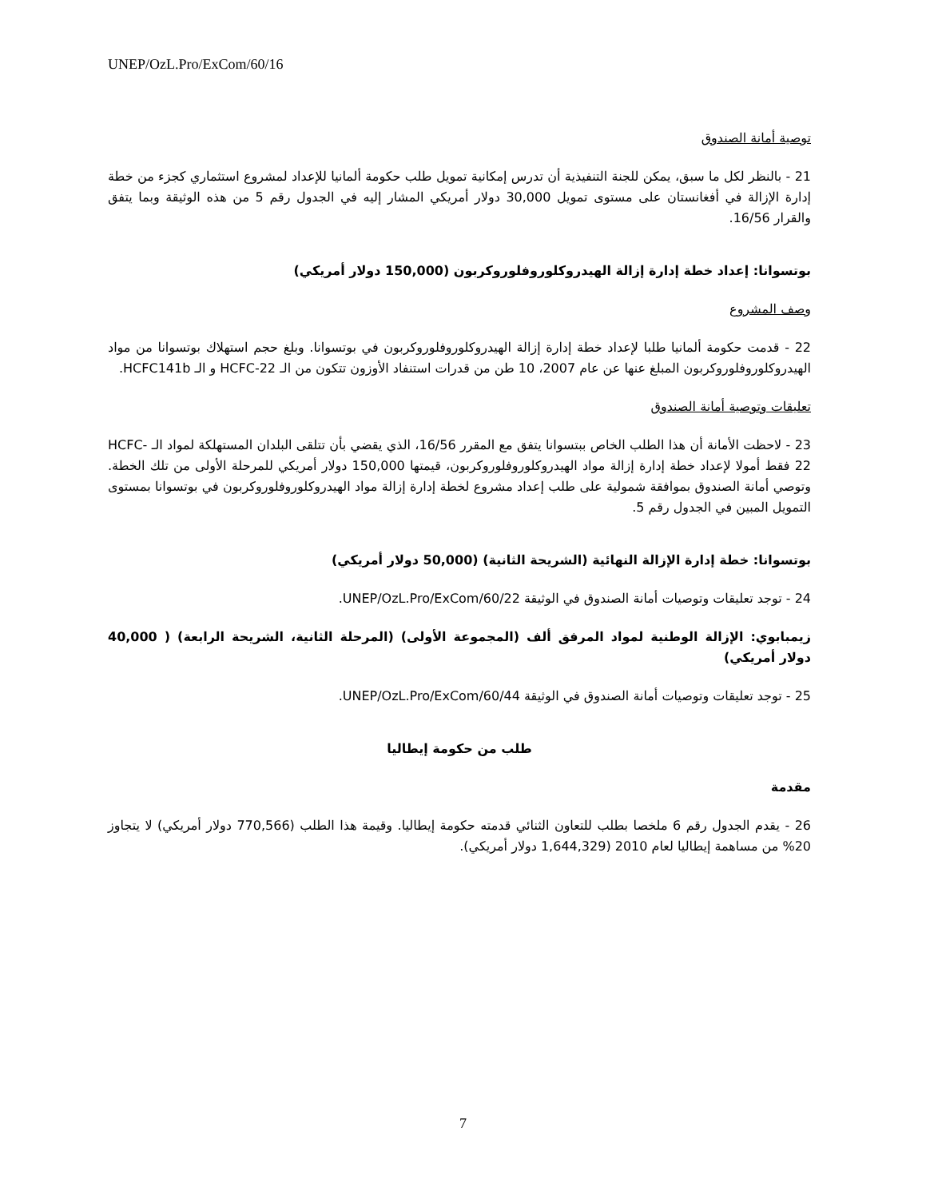UNEP/OzL.Pro/ExCom/60/16
توصية أمانة الصندوق
21 - بالنظر لكل ما سبق، يمكن للجنة التنفيذية أن تدرس إمكانية تمويل طلب حكومة ألمانيا للإعداد لمشروع استثماري كجزء من خطة إدارة الإزالة في أفغانستان على مستوى تمويل 30,000 دولار أمريكي المشار إليه في الجدول رقم 5 من هذه الوثيقة وبما يتفق والقرار 16/56.
بوتسوانا: إعداد خطة إدارة إزالة الهيدروكلوروفلوروكربون (150,000 دولار أمريكي)
وصف المشروع
22 - قدمت حكومة ألمانيا طلبا لإعداد خطة إدارة إزالة الهيدروكلوروفلوروكربون في بوتسوانا. وبلغ حجم استهلاك بوتسوانا من مواد الهيدروكلوروفلوروكربون المبلغ عنها عن عام 2007، 10 طن من قدرات استنفاد الأوزون تتكون من الـ HCFC-22 و الـ HCFC141b.
تعليقات وتوصية أمانة الصندوق
23 - لاحظت الأمانة أن هذا الطلب الخاص ببتسوانا يتفق مع المقرر 16/56، الذي يقضي بأن تتلقى البلدان المستهلكة لمواد الـ HCFC-22 فقط أمولا لإعداد خطة إدارة إزالة مواد الهيدروكلوروفلوروكربون، قيمتها 150,000 دولار أمريكي للمرحلة الأولى من تلك الخطة. وتوصي أمانة الصندوق بموافقة شمولية على طلب إعداد مشروع لخطة إدارة إزالة مواد الهيدروكلوروفلوروكربون في بوتسوانا بمستوى التمويل المبين في الجدول رقم 5.
بوتسوانا: خطة إدارة الإزالة النهائية (الشريحة الثانية) (50,000 دولار أمريكي)
24 - توجد تعليقات وتوصيات أمانة الصندوق في الوثيقة UNEP/OzL.Pro/ExCom/60/22.
زيمبابوي: الإزالة الوطنية لمواد المرفق ألف (المجموعة الأولى) (المرحلة الثانية، الشريحة الرابعة) ( 40,000 دولار أمريكي)
25 - توجد تعليقات وتوصيات أمانة الصندوق في الوثيقة UNEP/OzL.Pro/ExCom/60/44.
طلب من حكومة إيطاليا
مقدمة
26 - يقدم الجدول رقم 6 ملخصا بطلب للتعاون الثنائي قدمته حكومة إيطاليا. وقيمة هذا الطلب (770,566 دولار أمريكي) لا يتجاوز 20% من مساهمة إيطاليا لعام 2010 (1,644,329 دولار أمريكي).
7